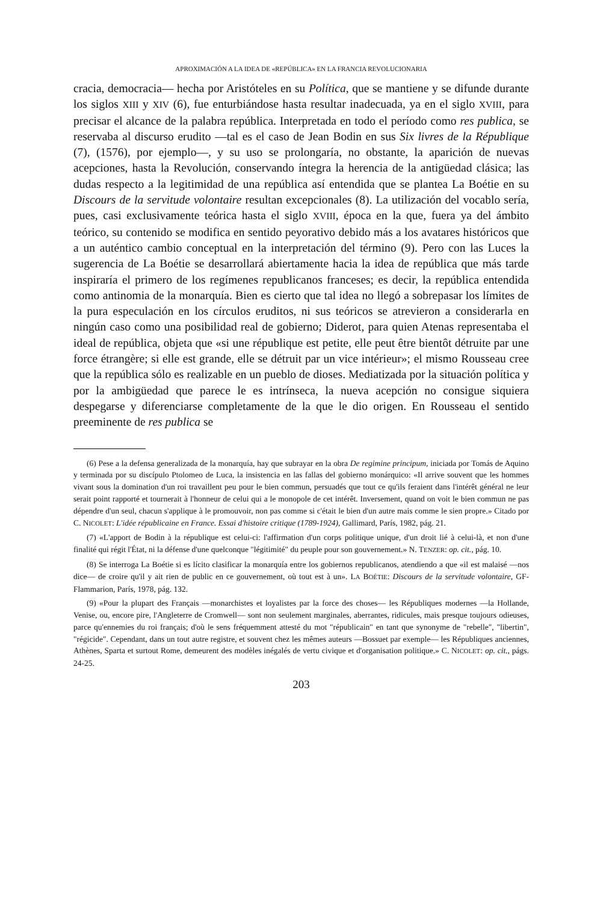APROXIMACIÓN A LA IDEA DE «REPÚBLICA» EN LA FRANCIA REVOLUCIONARIA
cracia, democracia— hecha por Aristóteles en su Política, que se mantiene y se difunde durante los siglos XIII y XIV (6), fue enturbiándose hasta resultar inadecuada, ya en el siglo XVIII, para precisar el alcance de la palabra república. Interpretada en todo el período como res publica, se reservaba al discurso erudito —tal es el caso de Jean Bodin en sus Six livres de la République (7), (1576), por ejemplo—, y su uso se prolongaría, no obstante, la aparición de nuevas acepciones, hasta la Revolución, conservando íntegra la herencia de la antigüedad clásica; las dudas respecto a la legitimidad de una república así entendida que se plantea La Boétie en su Discours de la servitude volontaire resultan excepcionales (8). La utilización del vocablo sería, pues, casi exclusivamente teórica hasta el siglo XVIII, época en la que, fuera ya del ámbito teórico, su contenido se modifica en sentido peyorativo debido más a los avatares históricos que a un auténtico cambio conceptual en la interpretación del término (9). Pero con las Luces la sugerencia de La Boétie se desarrollará abiertamente hacia la idea de república que más tarde inspiraría el primero de los regímenes republicanos franceses; es decir, la república entendida como antinomia de la monarquía. Bien es cierto que tal idea no llegó a sobrepasar los límites de la pura especulación en los círculos eruditos, ni sus teóricos se atrevieron a considerarla en ningún caso como una posibilidad real de gobierno; Diderot, para quien Atenas representaba el ideal de república, objeta que «si une république est petite, elle peut être bientôt détruite par une force étrangère; si elle est grande, elle se détruit par un vice intérieur»; el mismo Rousseau cree que la república sólo es realizable en un pueblo de dioses. Mediatizada por la situación política y por la ambigüedad que parece le es intrínseca, la nueva acepción no consigue siquiera despegarse y diferenciarse completamente de la que le dio origen. En Rousseau el sentido preeminente de res publica se
(6) Pese a la defensa generalizada de la monarquía, hay que subrayar en la obra De regimine principum, iniciada por Tomás de Aquino y terminada por su discípulo Ptolomeo de Luca, la insistencia en las fallas del gobierno monárquico: «Il arrive souvent que les hommes vivant sous la domination d'un roi travaillent peu pour le bien commun, persuadés que tout ce qu'ils feraient dans l'intérêt général ne leur serait point rapporté et tournerait à l'honneur de celui qui a le monopole de cet intérêt. Inversement, quand on voit le bien commun ne pas dépendre d'un seul, chacun s'applique à le promouvoir, non pas comme si c'était le bien d'un autre mais comme le sien propre.» Citado por C. NICOLET: L'idée républicaine en France. Essai d'histoire critique (1789-1924), Gallimard, París, 1982, pág. 21.
(7) «L'apport de Bodin à la république est celui-ci: l'affirmation d'un corps politique unique, d'un droit lié à celui-là, et non d'une finalité qui régit l'État, ni la défense d'une quelconque "légitimité" du peuple pour son gouvernement.» N. TENZER: op. cit., pág. 10.
(8) Se interroga La Boétie si es lícito clasificar la monarquía entre los gobiernos republicanos, atendiendo a que «il est malaisé —nos dice— de croire qu'il y ait rien de public en ce gouvernement, où tout est à un». LA BOÉTIE: Discours de la servitude volontaire, GF-Flammarion, París, 1978, pág. 132.
(9) «Pour la plupart des Français —monarchistes et loyalistes par la force des choses— les Républiques modernes —la Hollande, Venise, ou, encore pire, l'Angleterre de Cromwell— sont non seulement marginales, aberrantes, ridicules, mais presque toujours odieuses, parce qu'ennemies du roi français; d'où le sens fréquemment attesté du mot "républicain" en tant que synonyme de "rebelle", "libertin", "régicide". Cependant, dans un tout autre registre, et souvent chez les mêmes auteurs —Bossuet par exemple— les Républiques anciennes, Athènes, Sparta et surtout Rome, demeurent des modèles inégalés de vertu civique et d'organisation politique.» C. NICOLET: op. cit., págs. 24-25.
203